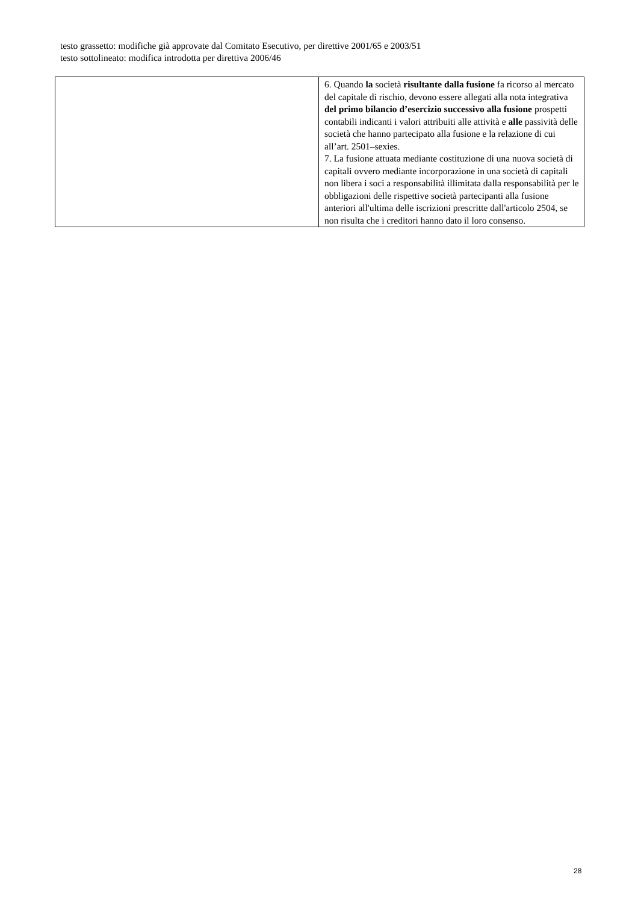testo grassetto: modifiche già approvate dal Comitato Esecutivo, per direttive 2001/65 e 2003/51
testo sottolineato: modifica introdotta per direttiva 2006/46
| | 6. Quando la società risultante dalla fusione fa ricorso al mercato del capitale di rischio, devono essere allegati alla nota integrativa del primo bilancio d’esercizio successivo alla fusione prospetti contabili indicanti i valori attribuiti alle attività e alle passività delle società che hanno partecipato alla fusione e la relazione di cui all’art. 2501–sexies. 7. La fusione attuata mediante costituzione di una nuova società di capitali ovvero mediante incorporazione in una società di capitali non libera i soci a responsabilità illimitata dalla responsabilità per le obbligazioni delle rispettive società partecipanti alla fusione anteriori all'ultima delle iscrizioni prescritte dall'articolo 2504, se non risulta che i creditori hanno dato il loro consenso. |
28